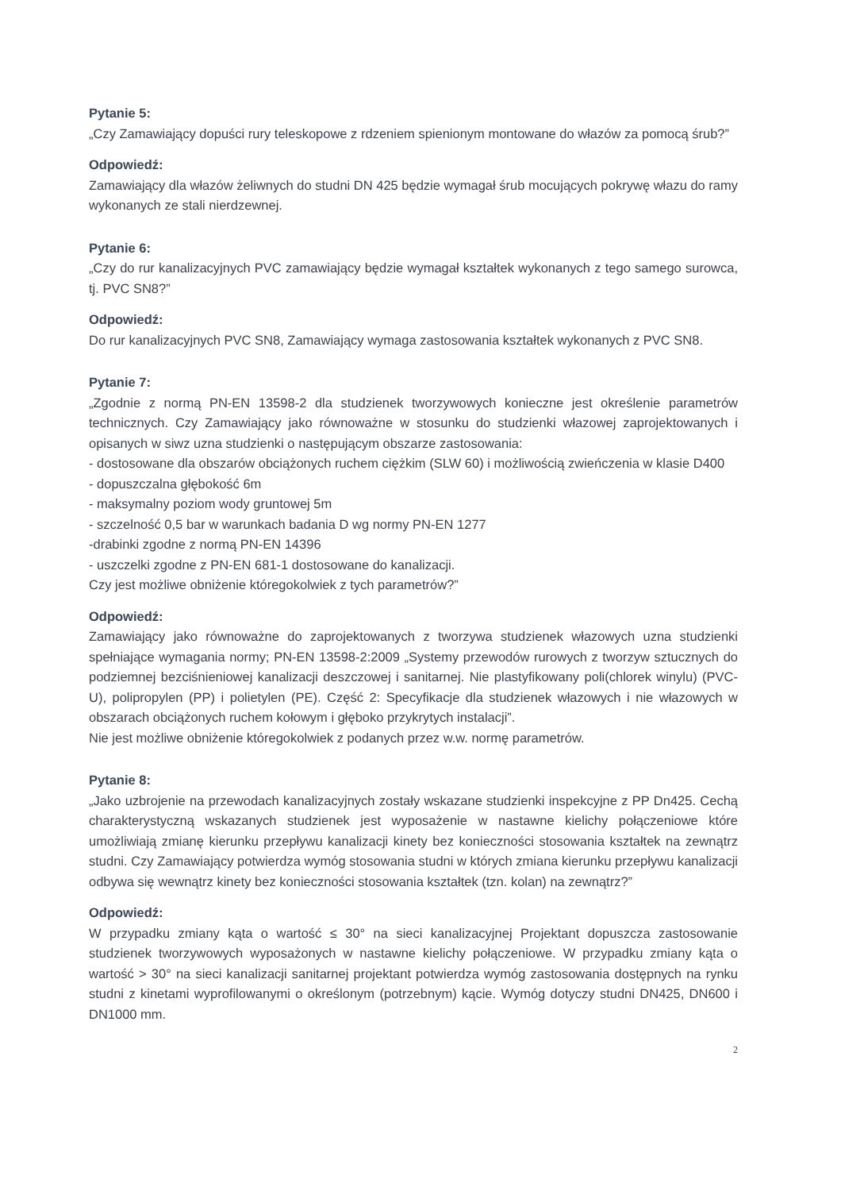Pytanie 5:
„Czy Zamawiający dopuści rury teleskopowe z rdzeniem spienionym montowane do włazów za pomocą śrub?”
Odpowiedź:
Zamawiający dla włazów żeliwnych do studni DN 425 będzie wymagał śrub mocujących pokrywę włazu do ramy wykonanych ze stali nierdzewnej.
Pytanie 6:
„Czy do rur kanalizacyjnych PVC zamawiający będzie wymagał kształtek wykonanych z tego samego surowca, tj. PVC SN8?”
Odpowiedź:
Do rur kanalizacyjnych PVC SN8, Zamawiający wymaga zastosowania kształtek wykonanych z PVC SN8.
Pytanie 7:
„Zgodnie z normą PN-EN 13598-2 dla studzienek tworzywowych konieczne jest określenie parametrów technicznych. Czy Zamawiający jako równoważne w stosunku do studzienki włazowej zaprojektowanych i opisanych w siwz uzna studzienki o następującym obszarze zastosowania:
- dostosowane dla obszarów obciążonych ruchem ciężkim (SLW 60) i możliwością zwieńczenia w klasie D400
- dopuszczalna głębokość 6m
- maksymalny poziom wody gruntowej 5m
- szczelność 0,5 bar w warunkach badania D wg normy PN-EN 1277
-drabinki zgodne z normą PN-EN 14396
- uszczelki zgodne z PN-EN 681-1 dostosowane do kanalizacji.
Czy jest możliwe obniżenie któregokolwiek z tych parametrów?”
Odpowiedź:
Zamawiający jako równoważne do zaprojektowanych z tworzywa studzienek włazowych uzna studzienki spełniające wymagania normy; PN-EN 13598-2:2009 „Systemy przewodów rurowych z tworzyw sztucznych do podziemnej bezciśnieniowej kanalizacji deszczowej i sanitarnej. Nie plastyfikowany poli(chlorek winylu) (PVC-U), polipropylen (PP) i polietylen (PE). Część 2: Specyfikacje dla studzienek włazowych i nie włazowych w obszarach obciążonych ruchem kołowym i głęboko przykrytych instalacji”.
Nie jest możliwe obniżenie któregokolwiek z podanych przez w.w. normę parametrów.
Pytanie 8:
„Jako uzbrojenie na przewodach kanalizacyjnych zostały wskazane studzienki inspekcyjne z PP Dn425. Cechą charakterystyczną wskazanych studzienek jest wyposażenie w nastawne kielichy połączeniowe które umożliwiają zmianę kierunku przepływu kanalizacji kinety bez konieczności stosowania kształtek na zewnątrz studni. Czy Zamawiający potwierdza wymóg stosowania studni w których zmiana kierunku przepływu kanalizacji odbywa się wewnątrz kinety bez konieczności stosowania kształtek (tzn. kolan) na zewnątrz?”
Odpowiedź:
W przypadku zmiany kąta o wartość ≤ 30° na sieci kanalizacyjnej Projektant dopuszcza zastosowanie studzienek tworzywowych wyposażonych w nastawne kielichy połączeniowe. W przypadku zmiany kąta o wartość > 30° na sieci kanalizacji sanitarnej projektant potwierdza wymóg zastosowania dostępnych na rynku studni z kinetami wyprofilowanymi o określonym (potrzebnym) kącie. Wymóg dotyczy studni DN425, DN600 i DN1000 mm.
2